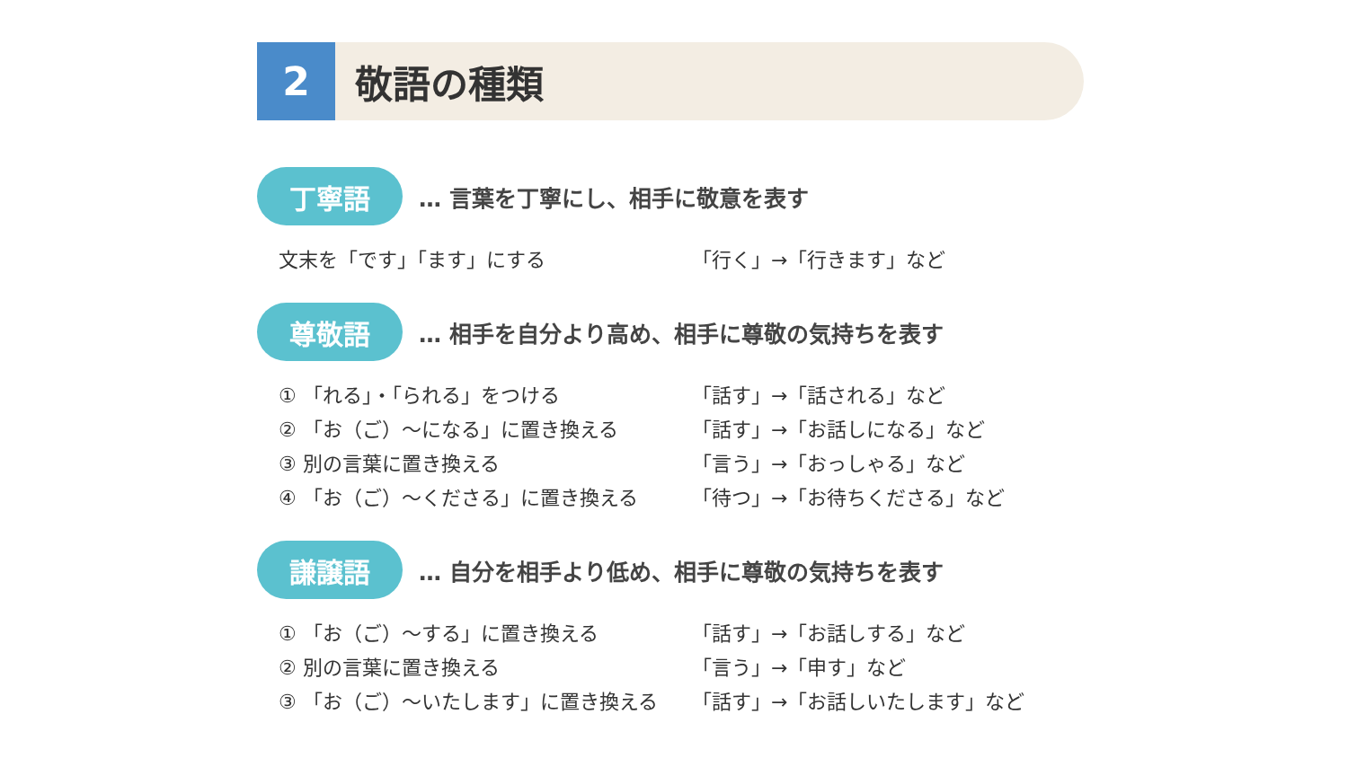2
敬語の種類
丁寧語
… 言葉を丁寧にし、相手に敬意を表す
文末を「です」「ます」にする 「行く」→「行きます」など
尊敬語
… 相手を自分より高め、相手に尊敬の気持ちを表す
① 「れる」・「られる」をつける 「話す」→「話される」など
② 「お（ご）～になる」に置き換える 「話す」→「お話しになる」など
③ 別の言葉に置き換える 「言う」→「おっしゃる」など
④ 「お（ご）～くださる」に置き換える 「待つ」→「お待ちくださる」など
謙譲語
… 自分を相手より低め、相手に尊敬の気持ちを表す
① 「お（ご）～する」に置き換える 「話す」→「お話しする」など
② 別の言葉に置き換える 「言う」→「申す」など
③ 「お（ご）～いたします」に置き換える 「話す」→「お話しいたします」など